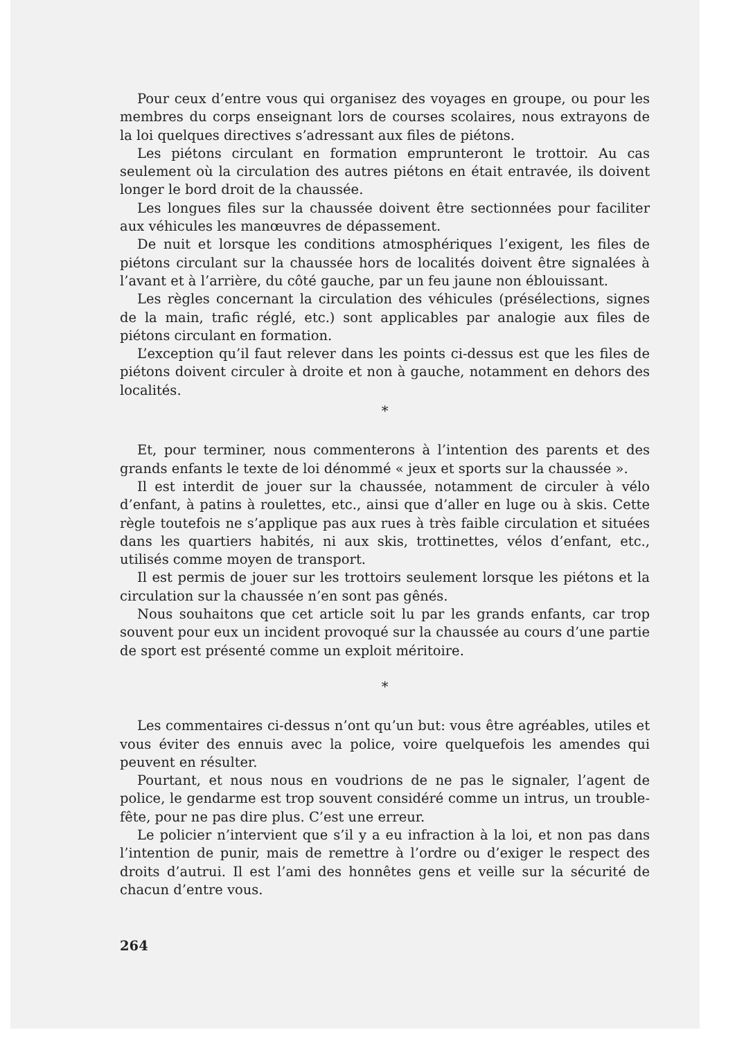Pour ceux d’entre vous qui organisez des voyages en groupe, ou pour les membres du corps enseignant lors de courses scolaires, nous extrayons de la loi quelques directives s’adressant aux files de piétons.
Les piétons circulant en formation emprunteront le trottoir. Au cas seulement où la circulation des autres piétons en était entravée, ils doivent longer le bord droit de la chaussée.
Les longues files sur la chaussée doivent être sectionnées pour faciliter aux véhicules les manœuvres de dépassement.
De nuit et lorsque les conditions atmosphériques l’exigent, les files de piétons circulant sur la chaussée hors de localités doivent être signalées à l’avant et à l’arrière, du côté gauche, par un feu jaune non éblouissant.
Les règles concernant la circulation des véhicules (présélections, signes de la main, trafic réglé, etc.) sont applicables par analogie aux files de piétons circulant en formation.
L’exception qu’il faut relever dans les points ci-dessus est que les files de piétons doivent circuler à droite et non à gauche, notamment en dehors des localités.
*
Et, pour terminer, nous commenterons à l’intention des parents et des grands enfants le texte de loi dénommé « jeux et sports sur la chaussée ».
Il est interdit de jouer sur la chaussée, notamment de circuler à vélo d’enfant, à patins à roulettes, etc., ainsi que d’aller en luge ou à skis. Cette règle toutefois ne s’applique pas aux rues à très faible circulation et situées dans les quartiers habités, ni aux skis, trottinettes, vélos d’enfant, etc., utilisés comme moyen de transport.
Il est permis de jouer sur les trottoirs seulement lorsque les piétons et la circulation sur la chaussée n’en sont pas gênés.
Nous souhaitons que cet article soit lu par les grands enfants, car trop souvent pour eux un incident provoqué sur la chaussée au cours d’une partie de sport est présenté comme un exploit méritoire.
*
Les commentaires ci-dessus n’ont qu’un but: vous être agréables, utiles et vous éviter des ennuis avec la police, voire quelquefois les amendes qui peuvent en résulter.
Pourtant, et nous nous en voudrions de ne pas le signaler, l’agent de police, le gendarme est trop souvent considéré comme un intrus, un trouble-fête, pour ne pas dire plus. C’est une erreur.
Le policier n’intervient que s’il y a eu infraction à la loi, et non pas dans l’intention de punir, mais de remettre à l’ordre ou d’exiger le respect des droits d’autrui. Il est l’ami des honnêtes gens et veille sur la sécurité de chacun d’entre vous.
264